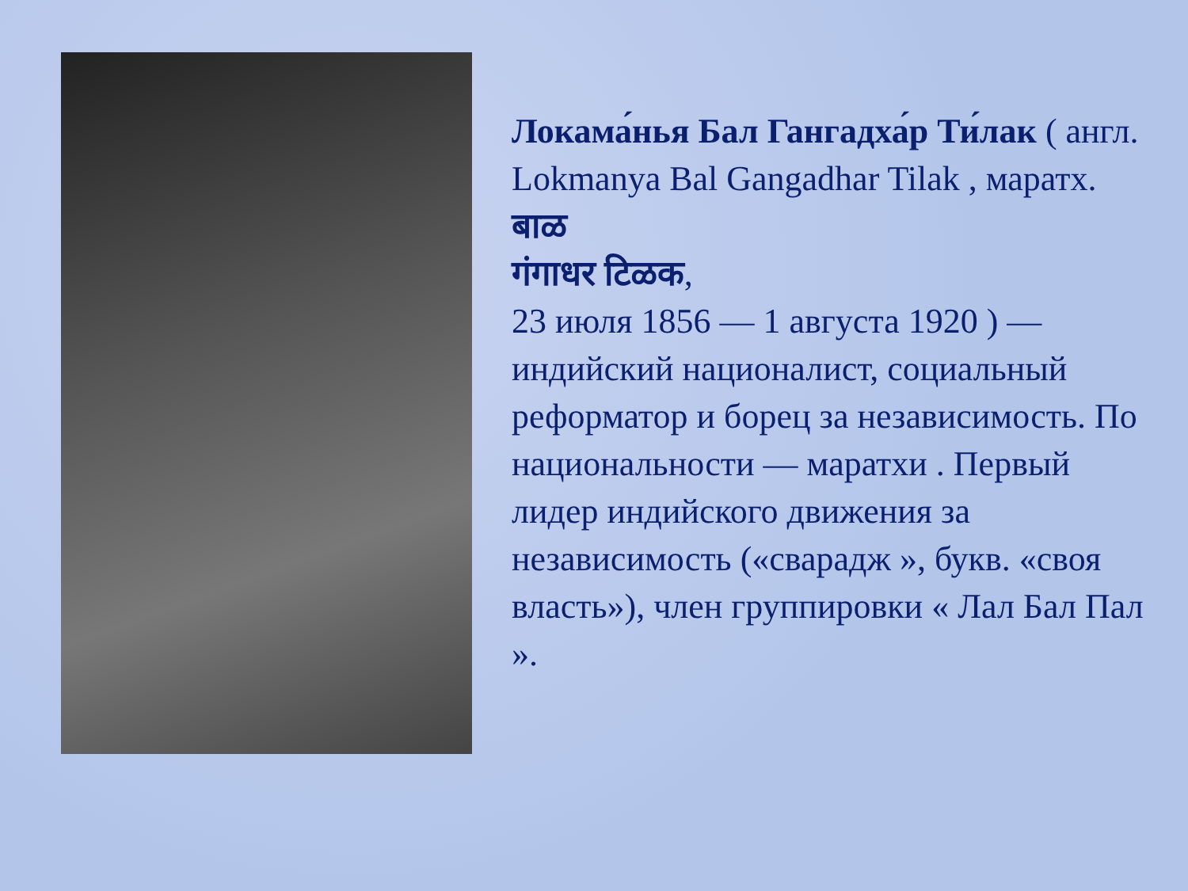Локама́нья Бал Гангадха́р Ти́лак ( англ. Lokmanya Bal Gangadhar Tilak , маратх. बाळ
गंगाधर टिळक,
23 июля 1856 — 1 августа 1920 ) — индийский националист, социальный реформатор и борец за независимость. По национальности — маратхи . Первый лидер индийского движения за независимость («сварадж », букв. «своя власть»), член группировки « Лал Бал Пал ».